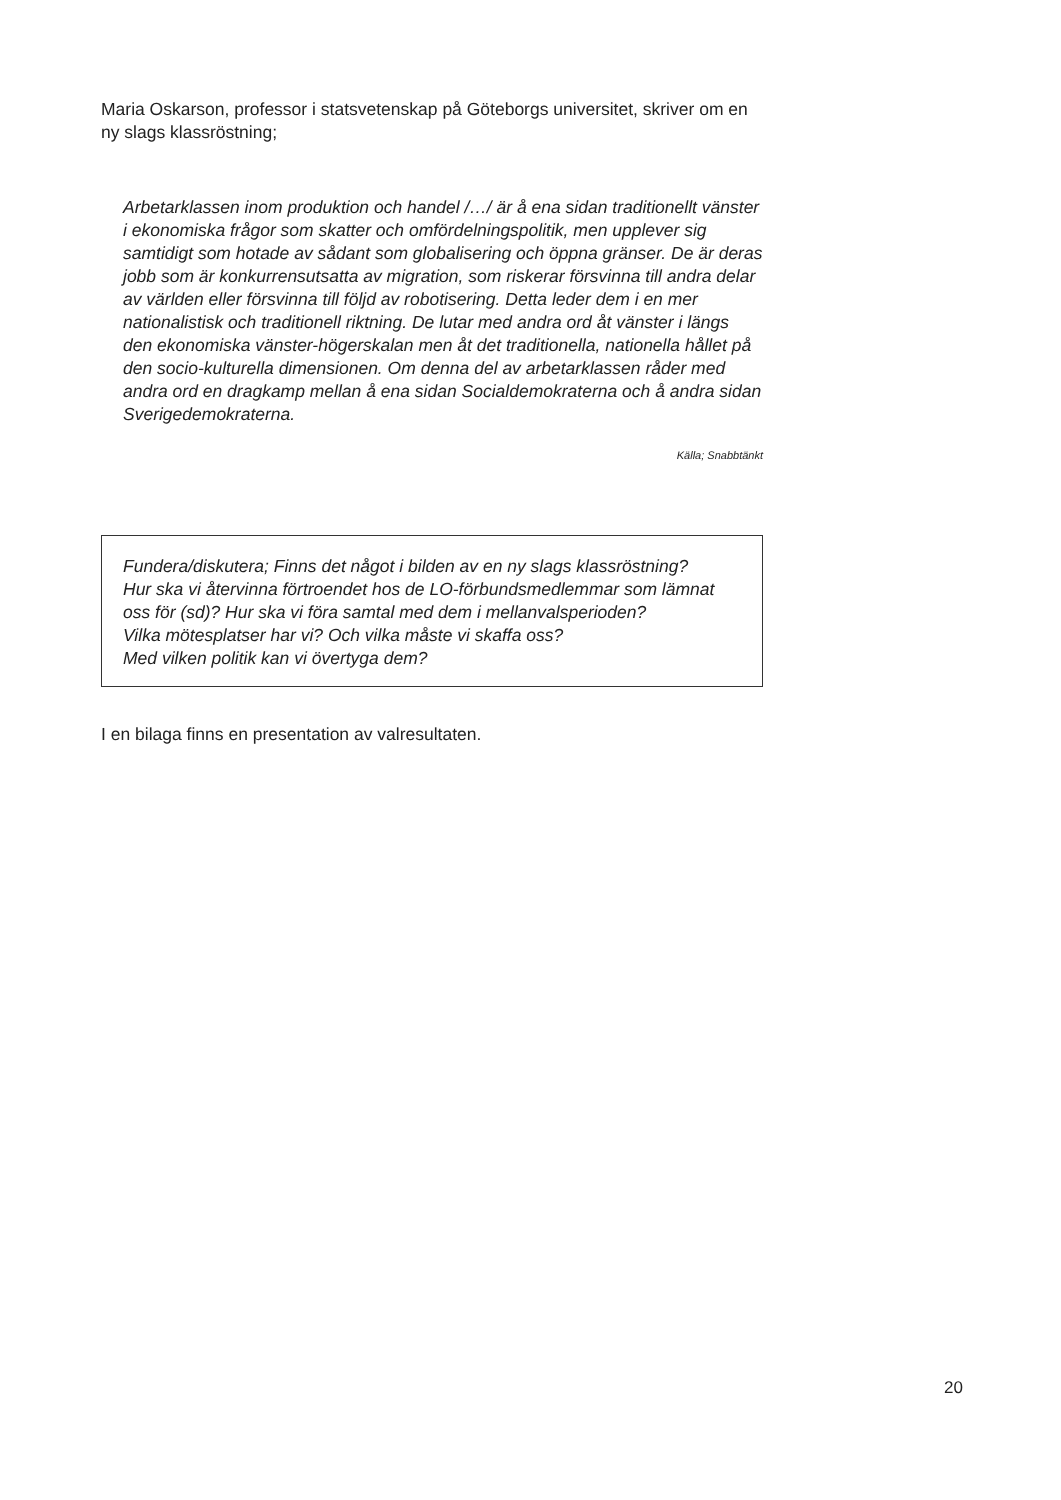Maria Oskarson, professor i statsvetenskap på Göteborgs universitet, skriver om en ny slags klassröstning;
Arbetarklassen inom produktion och handel /…/ är å ena sidan traditionellt vänster i ekonomiska frågor som skatter och omfördelningspolitik, men upplever sig samtidigt som hotade av sådant som globalisering och öppna gränser. De är deras jobb som är konkurrensutsatta av migration, som riskerar försvinna till andra delar av världen eller försvinna till följd av robotisering. Detta leder dem i en mer nationalistisk och traditionell riktning. De lutar med andra ord åt vänster i längs den ekonomiska vänster-högerskalan men åt det traditionella, nationella hållet på den socio-kulturella dimensionen. Om denna del av arbetarklassen råder med andra ord en dragkamp mellan å ena sidan Socialdemokraterna och å andra sidan Sverigedemokraterna.
Källa; Snabbtänkt
Fundera/diskutera; Finns det något i bilden av en ny slags klassröstning?
Hur ska vi återvinna förtroendet hos de LO-förbundsmedlemmar som lämnat oss för (sd)? Hur ska vi föra samtal med dem i mellanvalsperioden?
Vilka mötesplatser har vi? Och vilka måste vi skaffa oss?
Med vilken politik kan vi övertyga dem?
I en bilaga finns en presentation av valresultaten.
20